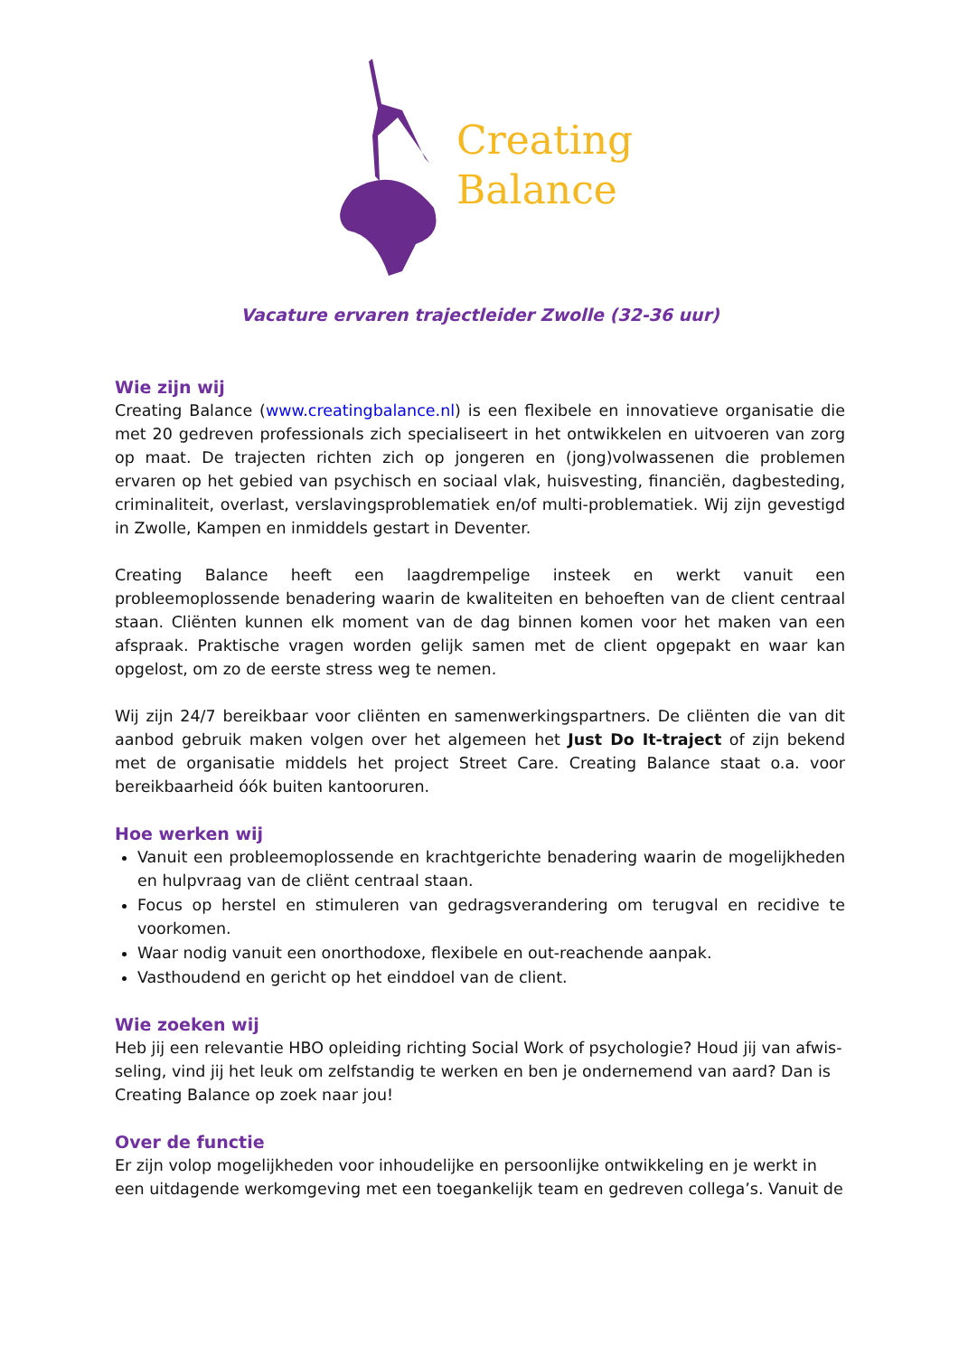Creating
Balance
Vacature ervaren trajectleider Zwolle (32-36 uur)
Wie zijn wij
Creating Balance (www.creatingbalance.nl) is een flexibele en innovatieve organisatie die met 20 gedreven professionals zich specialiseert in het ontwikkelen en uitvoeren van zorg op maat. De trajecten richten zich op jongeren en (jong)volwassenen die problemen ervaren op het gebied van psychisch en sociaal vlak, huisvesting, financiën, dagbesteding, criminaliteit, overlast, verslavingsproblematiek en/of multi-problematiek. Wij zijn gevestigd in Zwolle, Kampen en inmiddels gestart in Deventer.
Creating Balance heeft een laagdrempelige insteek en werkt vanuit een probleemoplossende benadering waarin de kwaliteiten en behoeften van de client centraal staan. Cliënten kunnen elk moment van de dag binnen komen voor het maken van een afspraak. Praktische vragen worden gelijk samen met de client opgepakt en waar kan opgelost, om zo de eerste stress weg te nemen.
Wij zijn 24/7 bereikbaar voor cliënten en samenwerkingspartners. De cliënten die van dit aanbod gebruik maken volgen over het algemeen het Just Do It-traject of zijn bekend met de organisatie middels het project Street Care. Creating Balance staat o.a. voor bereikbaarheid óók buiten kantooruren.
Hoe werken wij
Vanuit een probleemoplossende en krachtgerichte benadering waarin de mogelijkheden en hulpvraag van de cliënt centraal staan.
Focus op herstel en stimuleren van gedragsverandering om terugval en recidive te voorkomen.
Waar nodig vanuit een onorthodoxe, flexibele en out-reachende aanpak.
Vasthoudend en gericht op het einddoel van de client.
Wie zoeken wij
Heb jij een relevantie HBO opleiding richting Social Work of psychologie? Houd jij van afwis-seling, vind jij het leuk om zelfstandig te werken en ben je ondernemend van aard? Dan is Creating Balance op zoek naar jou!
Over de functie
Er zijn volop mogelijkheden voor inhoudelijke en persoonlijke ontwikkeling en je werkt in een uitdagende werkomgeving met een toegankelijk team en gedreven collega’s. Vanuit de